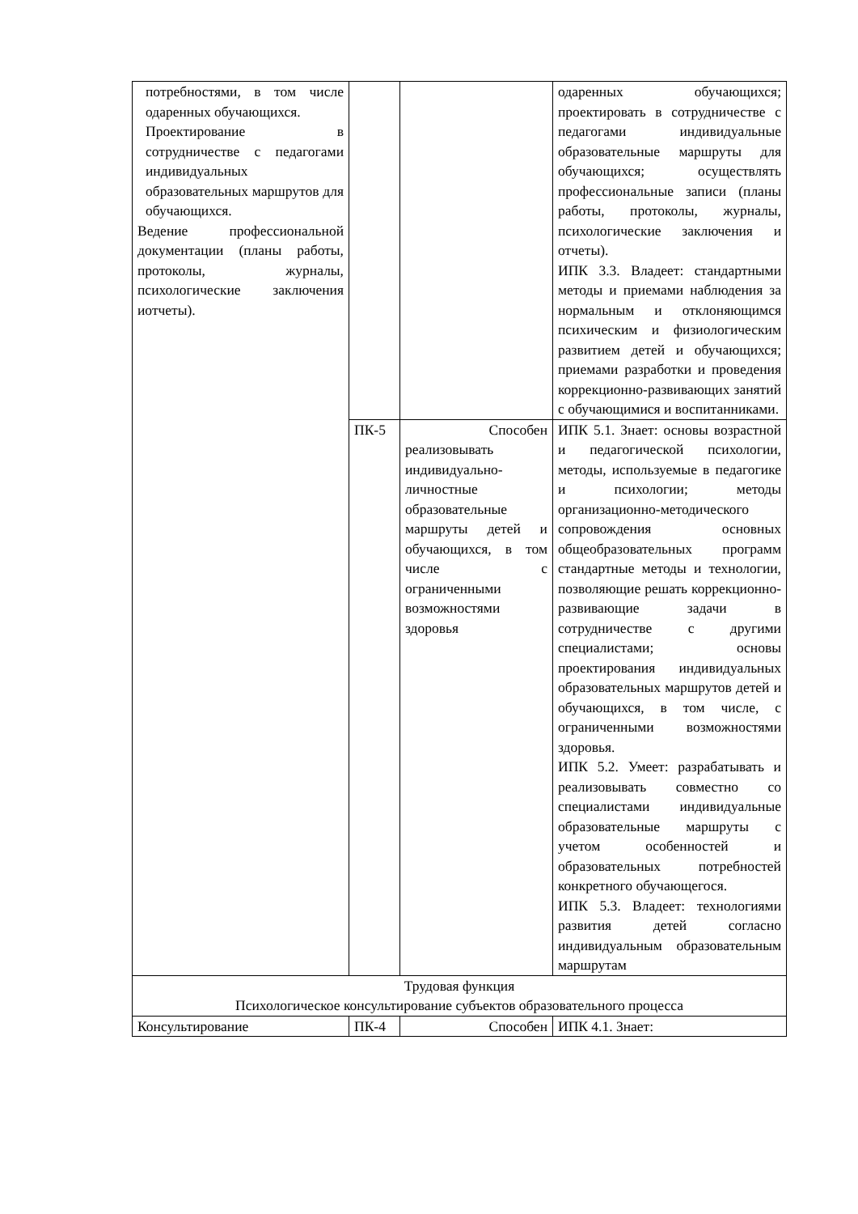| потребностями, в том числе одаренных обучающихся. Проектирование в сотрудничестве с педагогами индивидуальных образовательных маршрутов для обучающихся. Ведение профессиональной документации (планы работы, протоколы, журналы, психологические заключения иотчеты). | | | одаренных обучающихся; проектировать в сотрудничестве с педагогами индивидуальные образовательные маршруты для обучающихся; осуществлять профессиональные записи (планы работы, протоколы, журналы, психологические заключения и отчеты). ИПК 3.3. Владеет: стандартными методы и приемами наблюдения за нормальным и отклоняющимся психическим и физиологическим развитием детей и обучающихся; приемами разработки и проведения коррекционно-развивающих занятий с обучающимися и воспитанниками. |
| | ПК-5 | Способен реализовывать индивидуально-личностные образовательные маршруты детей и обучающихся, в том числе с ограниченными возможностями здоровья | ИПК 5.1. Знает: основы возрастной и педагогической психологии, методы, используемые в педагогике и психологии; методы организационно-методического сопровождения основных общеобразовательных программ стандартные методы и технологии, позволяющие решать коррекционно-развивающие задачи в сотрудничестве с другими специалистами; основы проектирования индивидуальных образовательных маршрутов детей и обучающихся, в том числе, с ограниченными возможностями здоровья. ИПК 5.2. Умеет: разрабатывать и реализовывать совместно со специалистами индивидуальные образовательные маршруты с учетом особенностей и образовательных потребностей конкретного обучающегося. ИПК 5.3. Владеет: технологиями развития детей согласно индивидуальным образовательным маршрутам |
| Трудовая функция Психологическое консультирование субъектов образовательного процесса | | | |
| Консультирование | ПК-4 | Способен | ИПК 4.1. Знает: |